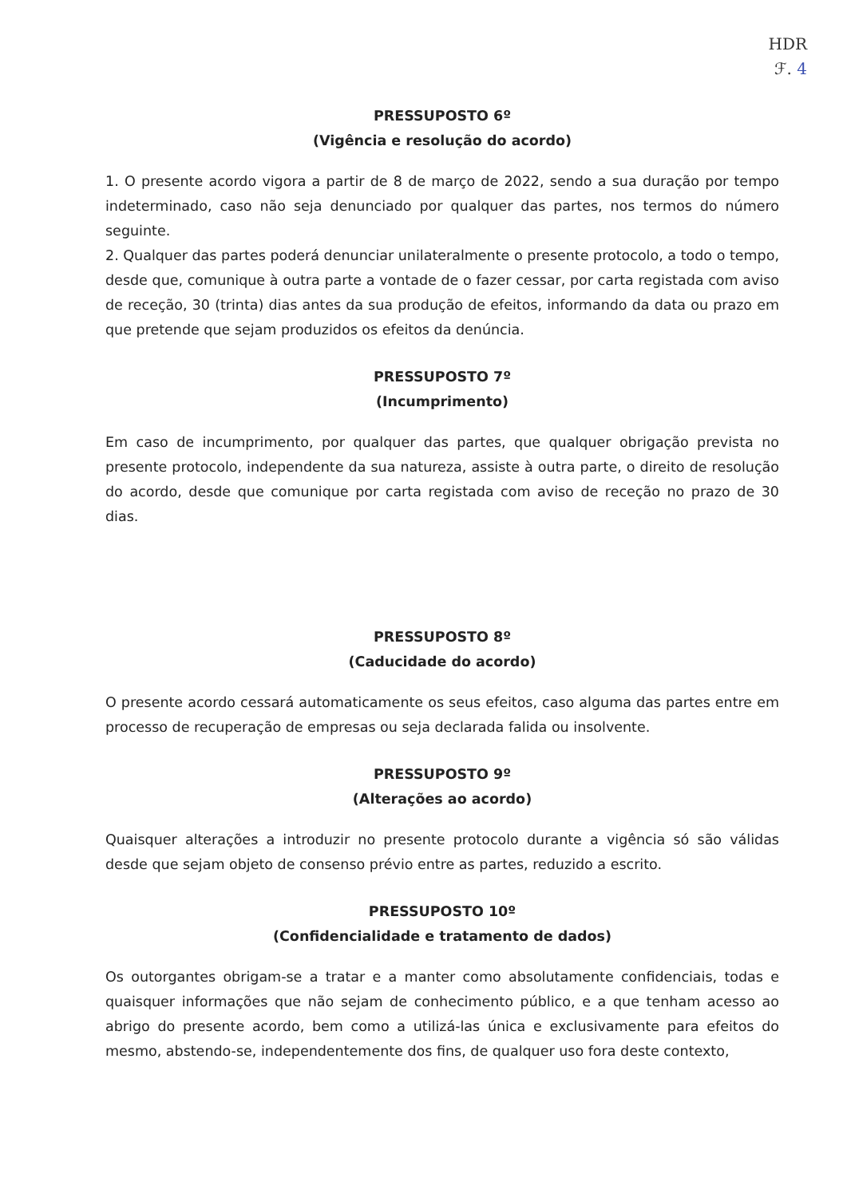HDR
ℱ. 4
PRESSUPOSTO 6º
(Vigência e resolução do acordo)
1. O presente acordo vigora a partir de 8 de março de 2022, sendo a sua duração por tempo indeterminado, caso não seja denunciado por qualquer das partes, nos termos do número seguinte.
2. Qualquer das partes poderá denunciar unilateralmente o presente protocolo, a todo o tempo, desde que, comunique à outra parte a vontade de o fazer cessar, por carta registada com aviso de receção, 30 (trinta) dias antes da sua produção de efeitos, informando da data ou prazo em que pretende que sejam produzidos os efeitos da denúncia.
PRESSUPOSTO 7º
(Incumprimento)
Em caso de incumprimento, por qualquer das partes, que qualquer obrigação prevista no presente protocolo, independente da sua natureza, assiste à outra parte, o direito de resolução do acordo, desde que comunique por carta registada com aviso de receção no prazo de 30 dias.
PRESSUPOSTO 8º
(Caducidade do acordo)
O presente acordo cessará automaticamente os seus efeitos, caso alguma das partes entre em processo de recuperação de empresas ou seja declarada falida ou insolvente.
PRESSUPOSTO 9º
(Alterações ao acordo)
Quaisquer alterações a introduzir no presente protocolo durante a vigência só são válidas desde que sejam objeto de consenso prévio entre as partes, reduzido a escrito.
PRESSUPOSTO 10º
(Confidencialidade e tratamento de dados)
Os outorgantes obrigam-se a tratar e a manter como absolutamente confidenciais, todas e quaisquer informações que não sejam de conhecimento público, e a que tenham acesso ao abrigo do presente acordo, bem como a utilizá-las única e exclusivamente para efeitos do mesmo, abstendo-se, independentemente dos fins, de qualquer uso fora deste contexto,